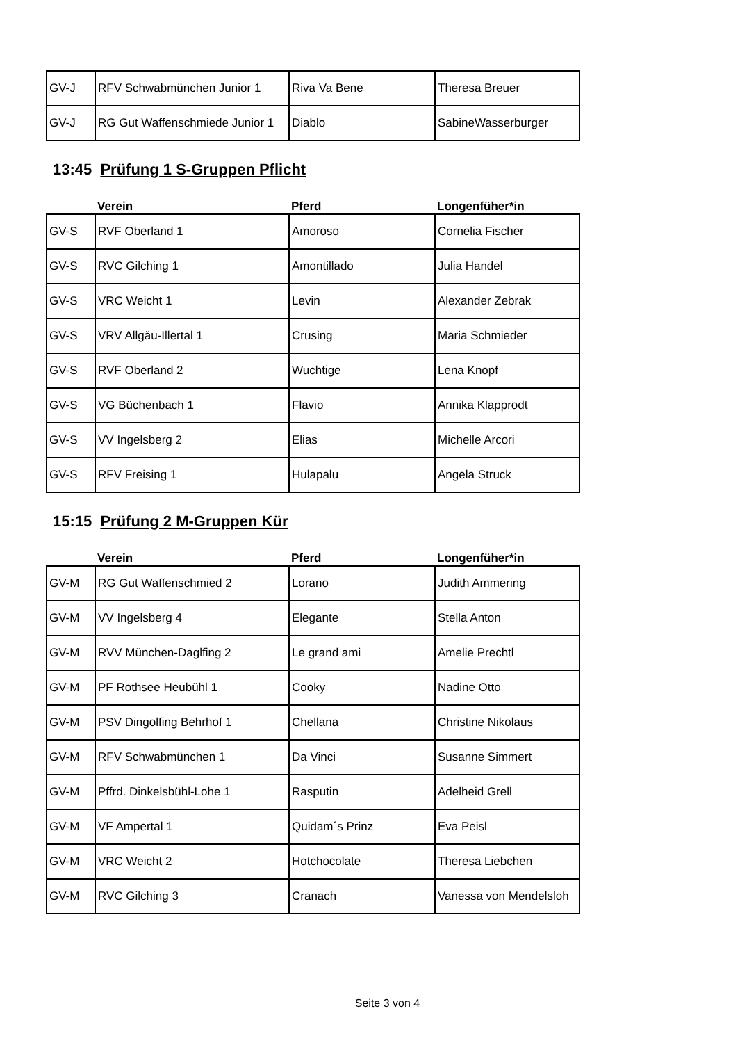| GV-J | RFV Schwabmünchen Junior 1 | Riva Va Bene | Theresa Breuer |
| GV-J | RG Gut Waffenschmiede Junior 1 | Diablo | SabineWasserburger |
13:45 Prüfung 1 S-Gruppen Pflicht
| | Verein | Pferd | Longenfüher*in |
| GV-S | RVF Oberland 1 | Amoroso | Cornelia Fischer |
| GV-S | RVC Gilching 1 | Amontillado | Julia Handel |
| GV-S | VRC Weicht 1 | Levin | Alexander Zebrak |
| GV-S | VRV Allgäu-Illertal 1 | Crusing | Maria Schmieder |
| GV-S | RVF Oberland 2 | Wuchtige | Lena Knopf |
| GV-S | VG Büchenbach 1 | Flavio | Annika Klapprodt |
| GV-S | VV Ingelsberg 2 | Elias | Michelle Arcori |
| GV-S | RFV Freising 1 | Hulapalu | Angela Struck |
15:15 Prüfung 2 M-Gruppen Kür
| | Verein | Pferd | Longenfüher*in |
| GV-M | RG Gut Waffenschmied 2 | Lorano | Judith Ammering |
| GV-M | VV Ingelsberg 4 | Elegante | Stella Anton |
| GV-M | RVV München-Daglfing 2 | Le grand ami | Amelie Prechtl |
| GV-M | PF Rothsee Heubühl 1 | Cooky | Nadine Otto |
| GV-M | PSV Dingolfing Behrhof 1 | Chellana | Christine Nikolaus |
| GV-M | RFV Schwabmünchen 1 | Da Vinci | Susanne Simmert |
| GV-M | Pffrd. Dinkelsbühl-Lohe 1 | Rasputin | Adelheid Grell |
| GV-M | VF Ampertal 1 | Quidam´s Prinz | Eva Peisl |
| GV-M | VRC Weicht 2 | Hotchocolate | Theresa Liebchen |
| GV-M | RVC Gilching 3 | Cranach | Vanessa von Mendelsloh |
Seite 3 von 4